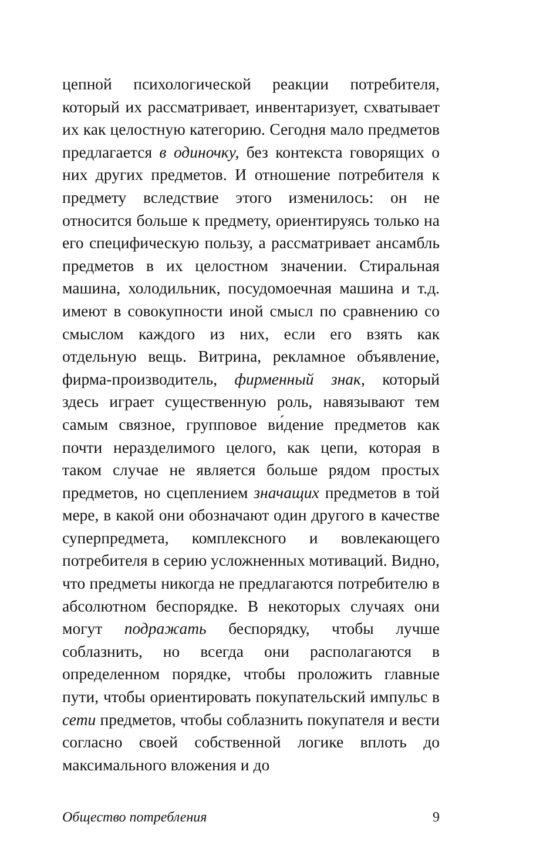цепной психологической реакции потребителя, который их рассматривает, инвентаризует, схватывает их как целостную категорию. Сегодня мало предметов предлагается в одиночку, без контекста говорящих о них других предметов. И отношение потребителя к предмету вследствие этого изменилось: он не относится больше к предмету, ориентируясь только на его специфическую пользу, а рассматривает ансамбль предметов в их целостном значении. Стиральная машина, холодильник, посудомоечная машина и т.д. имеют в совокупности иной смысл по сравнению со смыслом каждого из них, если его взять как отдельную вещь. Витрина, рекламное объявление, фирма-производитель, фирменный знак, который здесь играет существенную роль, навязывают тем самым связное, групповое ви́дение предметов как почти неразделимого целого, как цепи, которая в таком случае не является больше рядом простых предметов, но сцеплением значащих предметов в той мере, в какой они обозначают один другого в качестве суперпредмета, комплексного и вовлекающего потребителя в серию усложненных мотиваций. Видно, что предметы никогда не предлагаются потребителю в абсолютном беспорядке. В некоторых случаях они могут подражать беспорядку, чтобы лучше соблазнить, но всегда они располагаются в определенном порядке, чтобы проложить главные пути, чтобы ориентировать покупательский импульс в сети предметов, чтобы соблазнить покупателя и вести согласно своей собственной логике вплоть до максимального вложения и до
Общество потребления 9